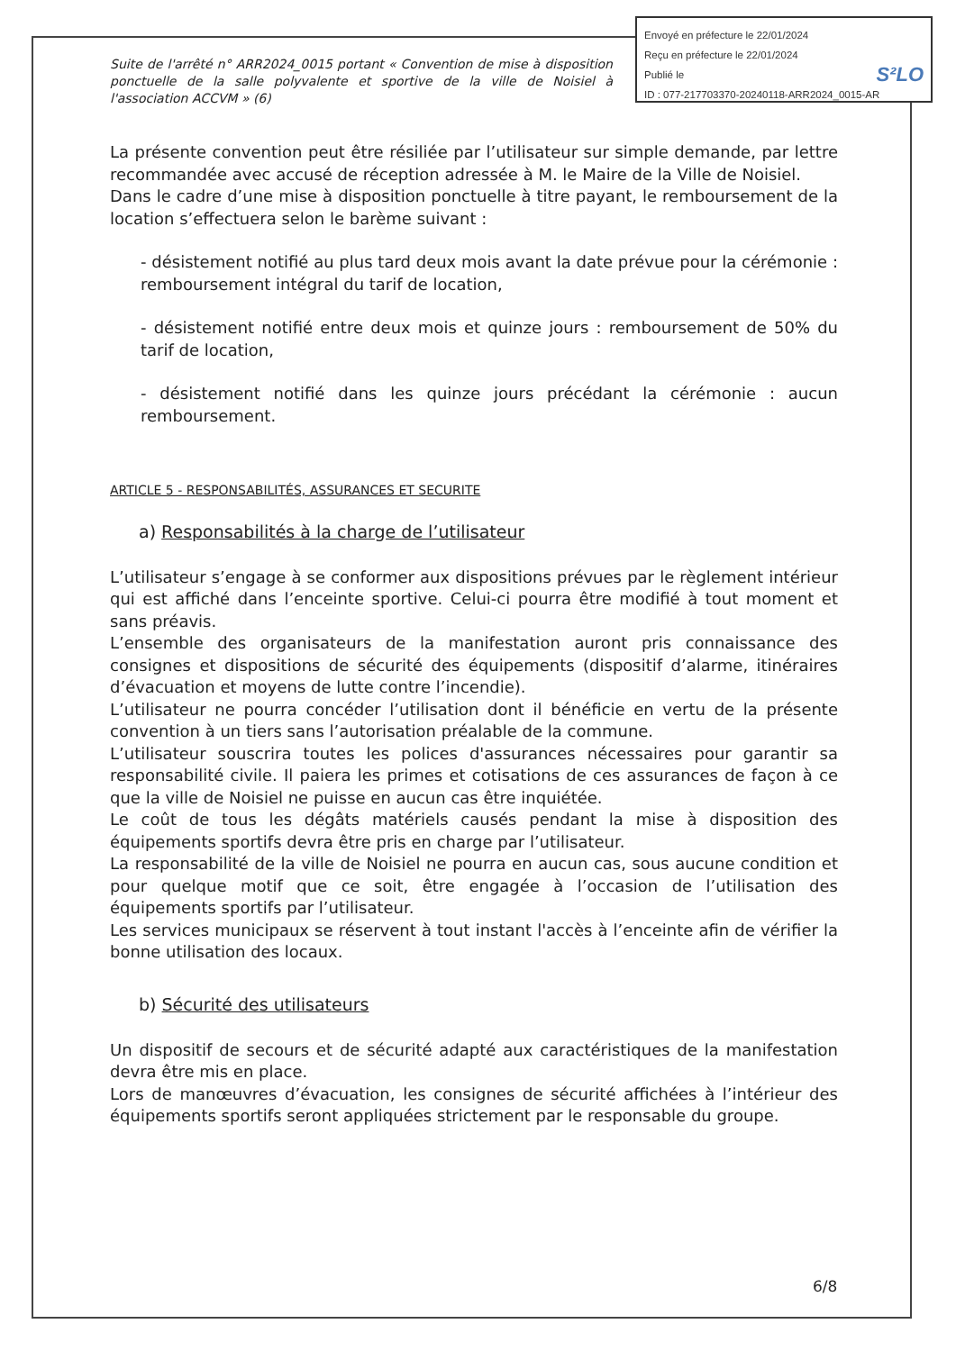Suite de l'arrêté n° ARR2024_0015 portant « Convention de mise à disposition ponctuelle de la salle polyvalente et sportive de la ville de Noisiel à l'association ACCVM » (6)
La présente convention peut être résiliée par l’utilisateur sur simple demande, par lettre recommandée avec accusé de réception adressée à M. le Maire de la Ville de Noisiel.
Dans le cadre d’une mise à disposition ponctuelle à titre payant, le remboursement de la location s’effectuera selon le barème suivant :
- désistement notifié au plus tard deux mois avant la date prévue pour la cérémonie : remboursement intégral du tarif de location,
- désistement notifié entre deux mois et quinze jours : remboursement de 50% du tarif de location,
- désistement notifié dans les quinze jours précédant la cérémonie : aucun remboursement.
ARTICLE 5 - RESPONSABILITÉS, ASSURANCES ET SECURITE
a) Responsabilités à la charge de l’utilisateur
L’utilisateur s’engage à se conformer aux dispositions prévues par le règlement intérieur qui est affiché dans l’enceinte sportive. Celui-ci pourra être modifié à tout moment et sans préavis.
L’ensemble des organisateurs de la manifestation auront pris connaissance des consignes et dispositions de sécurité des équipements (dispositif d’alarme, itinéraires d’évacuation et moyens de lutte contre l’incendie).
L’utilisateur ne pourra concéder l’utilisation dont il bénéficie en vertu de la présente convention à un tiers sans l’autorisation préalable de la commune.
L’utilisateur souscrira toutes les polices d'assurances nécessaires pour garantir sa responsabilité civile. Il paiera les primes et cotisations de ces assurances de façon à ce que la ville de Noisiel ne puisse en aucun cas être inquiétée.
Le coût de tous les dégâts matériels causés pendant la mise à disposition des équipements sportifs devra être pris en charge par l’utilisateur.
La responsabilité de la ville de Noisiel ne pourra en aucun cas, sous aucune condition et pour quelque motif que ce soit, être engagée à l’occasion de l’utilisation des équipements sportifs par l’utilisateur.
Les services municipaux se réservent à tout instant l'accès à l’enceinte afin de vérifier la bonne utilisation des locaux.
b) Sécurité des utilisateurs
Un dispositif de secours et de sécurité adapté aux caractéristiques de la manifestation devra être mis en place.
Lors de manœuvres d’évacuation, les consignes de sécurité affichées à l’intérieur des équipements sportifs seront appliquées strictement par le responsable du groupe.
Envoyé en préfecture le 22/01/2024
Reçu en préfecture le 22/01/2024
Publié le S²LO
ID : 077-217703370-20240118-ARR2024_0015-AR
6/8